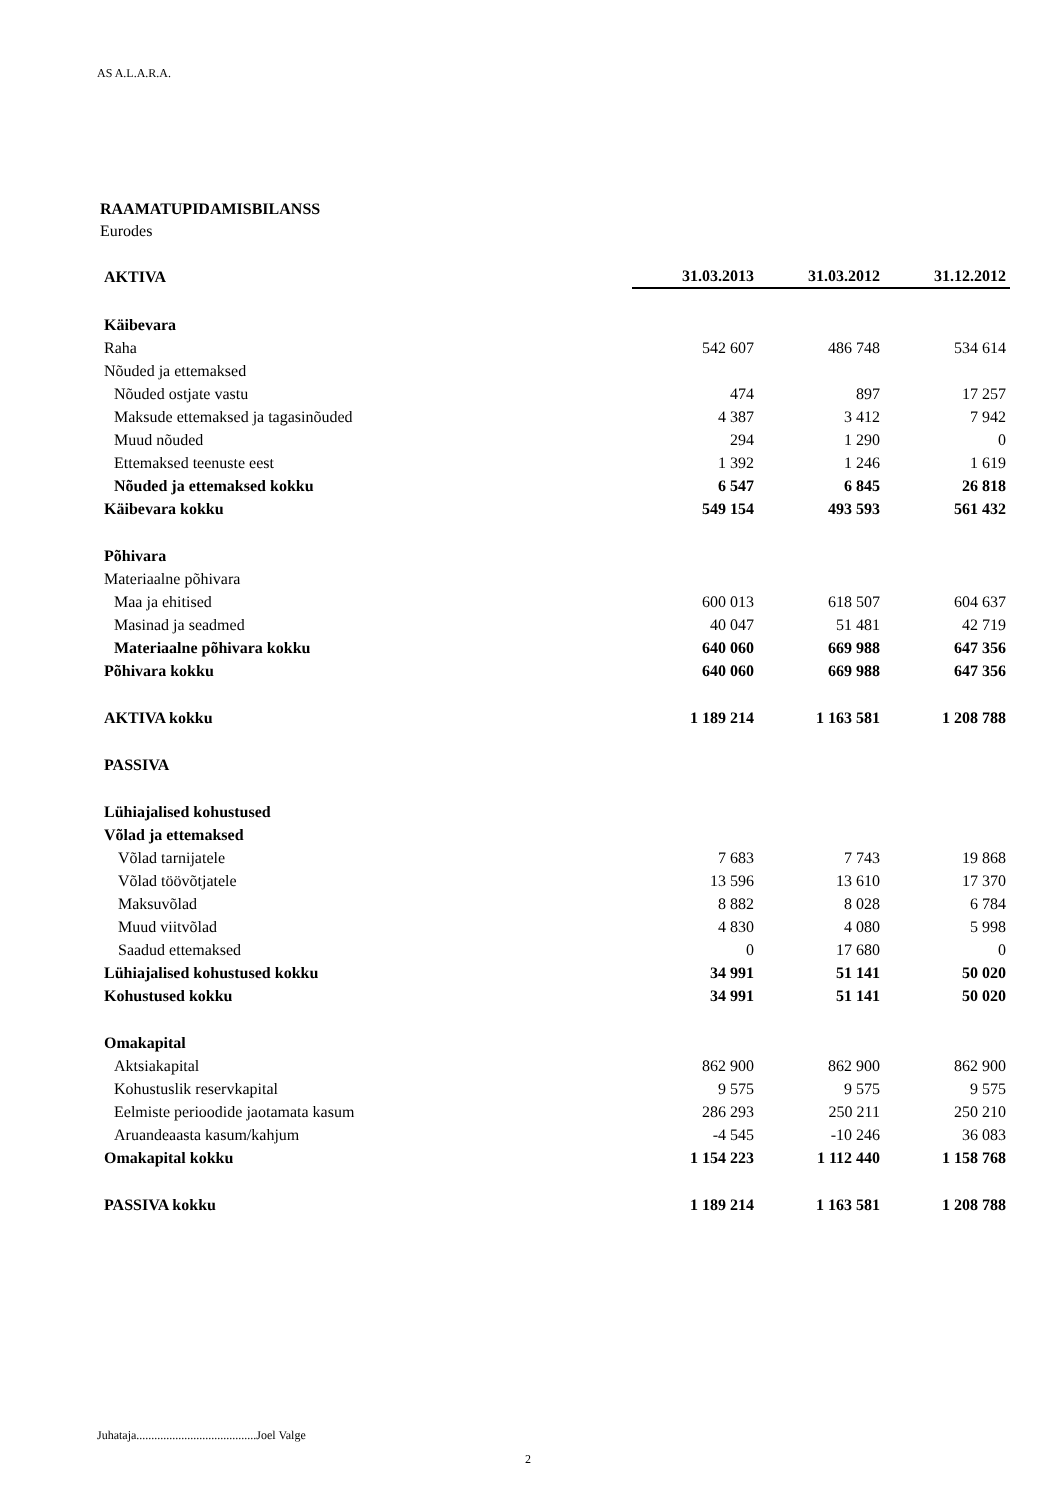AS A.L.A.R.A.
RAAMATUPIDAMISBILANSS
Eurodes
| AKTIVA | 31.03.2013 | 31.03.2012 | 31.12.2012 |
| --- | --- | --- | --- |
| Käibevara | | | |
| Raha | 542 607 | 486 748 | 534 614 |
| Nõuded ja ettemaksed | | | |
| Nõuded ostjate vastu | 474 | 897 | 17 257 |
| Maksude ettemaksed ja tagasinõuded | 4 387 | 3 412 | 7 942 |
| Muud nõuded | 294 | 1 290 | 0 |
| Ettemaksed teenuste eest | 1 392 | 1 246 | 1 619 |
| Nõuded ja ettemaksed kokku | 6 547 | 6 845 | 26 818 |
| Käibevara kokku | 549 154 | 493 593 | 561 432 |
| Põhivara | | | |
| Materiaalne põhivara | | | |
| Maa ja ehitised | 600 013 | 618 507 | 604 637 |
| Masinad ja seadmed | 40 047 | 51 481 | 42 719 |
| Materiaalne põhivara kokku | 640 060 | 669 988 | 647 356 |
| Põhivara kokku | 640 060 | 669 988 | 647 356 |
| AKTIVA kokku | 1 189 214 | 1 163 581 | 1 208 788 |
| PASSIVA | | | |
| Lühiajalised kohustused | | | |
| Võlad ja ettemaksed | | | |
| Võlad tarnijatele | 7 683 | 7 743 | 19 868 |
| Võlad töövõtjatele | 13 596 | 13 610 | 17 370 |
| Maksuvõlad | 8 882 | 8 028 | 6 784 |
| Muud viitvõlad | 4 830 | 4 080 | 5 998 |
| Saadud ettemaksed | 0 | 17 680 | 0 |
| Lühiajalised kohustused kokku | 34 991 | 51 141 | 50 020 |
| Kohustused kokku | 34 991 | 51 141 | 50 020 |
| Omakapital | | | |
| Aktsiakapital | 862 900 | 862 900 | 862 900 |
| Kohustuslik reservkapital | 9 575 | 9 575 | 9 575 |
| Eelmiste perioodide jaotamata kasum | 286 293 | 250 211 | 250 210 |
| Aruandeaasta kasum/kahjum | -4 545 | -10 246 | 36 083 |
| Omakapital kokku | 1 154 223 | 1 112 440 | 1 158 768 |
| PASSIVA kokku | 1 189 214 | 1 163 581 | 1 208 788 |
Juhataja........................................Joel Valge
2